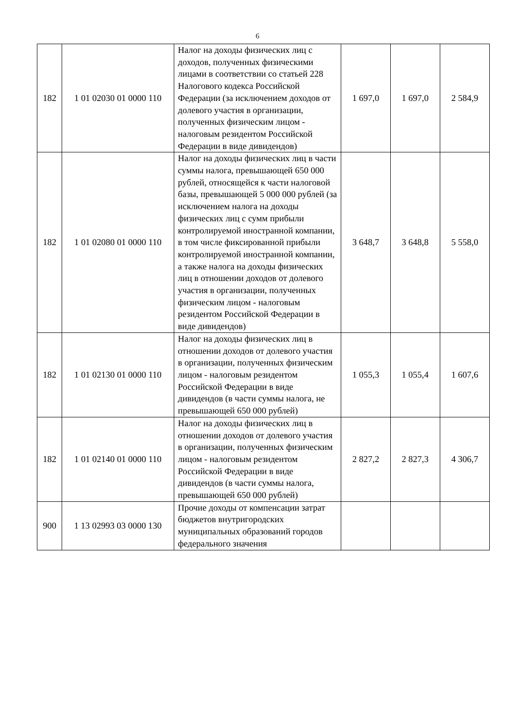6
| 182 | 1 01 02030 01 0000 110 | Налог на доходы физических лиц с доходов, полученных физическими лицами в соответствии со статьей 228 Налогового кодекса Российской Федерации (за исключением доходов от долевого участия в организации, полученных физическим лицом - налоговым резидентом Российской Федерации в виде дивидендов) | 1 697,0 | 1 697,0 | 2 584,9 |
| 182 | 1 01 02080 01 0000 110 | Налог на доходы физических лиц в части суммы налога, превышающей 650 000 рублей, относящейся к части налоговой базы, превышающей 5 000 000 рублей (за исключением налога на доходы физических лиц с сумм прибыли контролируемой иностранной компании, в том числе фиксированной прибыли контролируемой иностранной компании, а также налога на доходы физических лиц в отношении доходов от долевого участия в организации, полученных физическим лицом - налоговым резидентом Российской Федерации в виде дивидендов) | 3 648,7 | 3 648,8 | 5 558,0 |
| 182 | 1 01 02130 01 0000 110 | Налог на доходы физических лиц в отношении доходов от долевого участия в организации, полученных физическим лицом - налоговым резидентом Российской Федерации в виде дивидендов (в части суммы налога, не превышающей 650 000 рублей) | 1 055,3 | 1 055,4 | 1 607,6 |
| 182 | 1 01 02140 01 0000 110 | Налог на доходы физических лиц в отношении доходов от долевого участия в организации, полученных физическим лицом - налоговым резидентом Российской Федерации в виде дивидендов (в части суммы налога, превышающей 650 000 рублей) | 2 827,2 | 2 827,3 | 4 306,7 |
| 900 | 1 13 02993 03 0000 130 | Прочие доходы от компенсации затрат бюджетов внутригородских муниципальных образований городов федерального значения | | | |